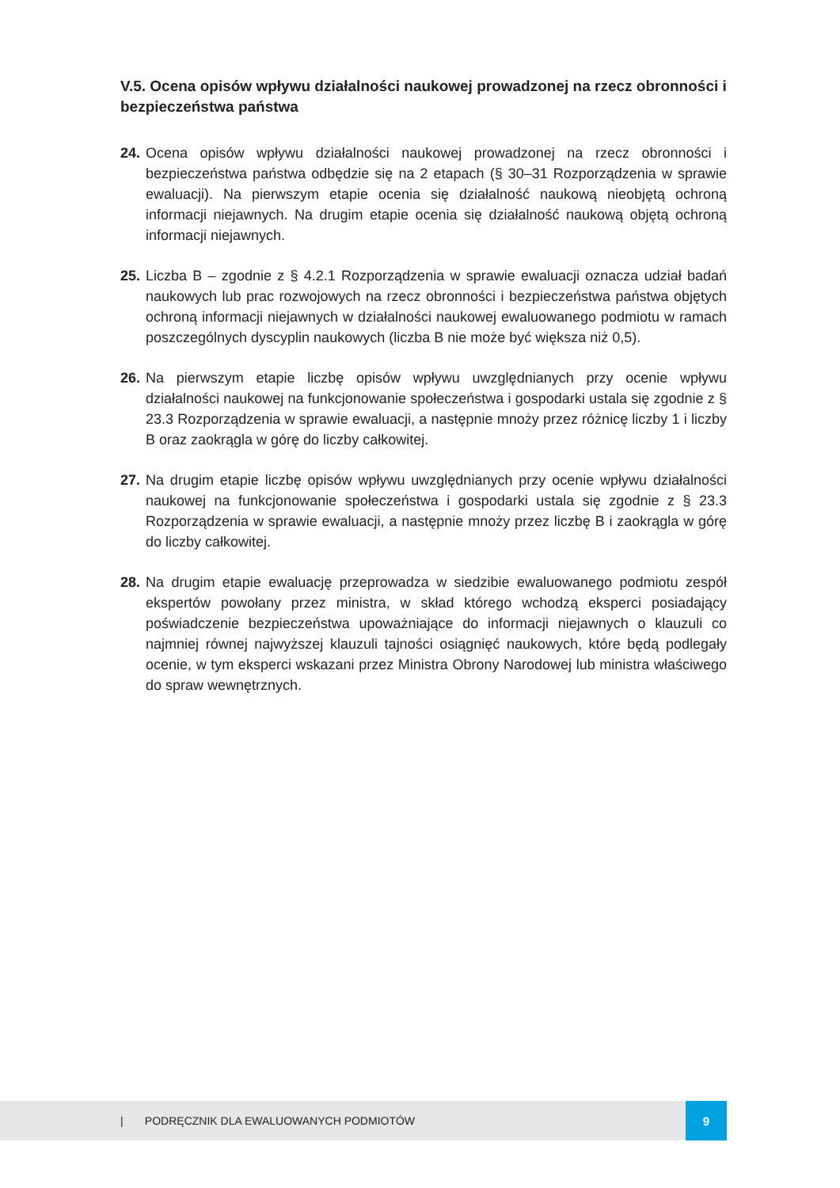V.5. Ocena opisów wpływu działalności naukowej prowadzonej na rzecz obronności i bezpieczeństwa państwa
24.
Ocena opisów wpływu działalności naukowej prowadzonej na rzecz obronności i bezpieczeństwa państwa odbędzie się na 2 etapach (§ 30–31 Rozporządzenia w sprawie ewaluacji). Na pierwszym etapie ocenia się działalność naukową nieobjętą ochroną informacji niejawnych. Na drugim etapie ocenia się działalność naukową objętą ochroną informacji niejawnych.
25.
Liczba B – zgodnie z § 4.2.1 Rozporządzenia w sprawie ewaluacji oznacza udział badań naukowych lub prac rozwojowych na rzecz obronności i bezpieczeństwa państwa objętych ochroną informacji niejawnych w działalności naukowej ewaluowanego podmiotu w ramach poszczególnych dyscyplin naukowych (liczba B nie może być większa niż 0,5).
26.
Na pierwszym etapie liczbę opisów wpływu uwzględnianych przy ocenie wpływu działalności naukowej na funkcjonowanie społeczeństwa i gospodarki ustala się zgodnie z § 23.3 Rozporządzenia w sprawie ewaluacji, a następnie mnoży przez różnicę liczby 1 i liczby B oraz zaokrągla w górę do liczby całkowitej.
27.
Na drugim etapie liczbę opisów wpływu uwzględnianych przy ocenie wpływu działalności naukowej na funkcjonowanie społeczeństwa i gospodarki ustala się zgodnie z § 23.3 Rozporządzenia w sprawie ewaluacji, a następnie mnoży przez liczbę B i zaokrągla w górę do liczby całkowitej.
28.
Na drugim etapie ewaluację przeprowadza w siedzibie ewaluowanego podmiotu zespół ekspertów powołany przez ministra, w skład którego wchodzą eksperci posiadający poświadczenie bezpieczeństwa upoważniające do informacji niejawnych o klauzuli co najmniej równej najwyższej klauzuli tajności osiągnięć naukowych, które będą podlegały ocenie, w tym eksperci wskazani przez Ministra Obrony Narodowej lub ministra właściwego do spraw wewnętrznych.
| PODRĘCZNIK DLA EWALUOWANYCH PODMIOTÓW 9